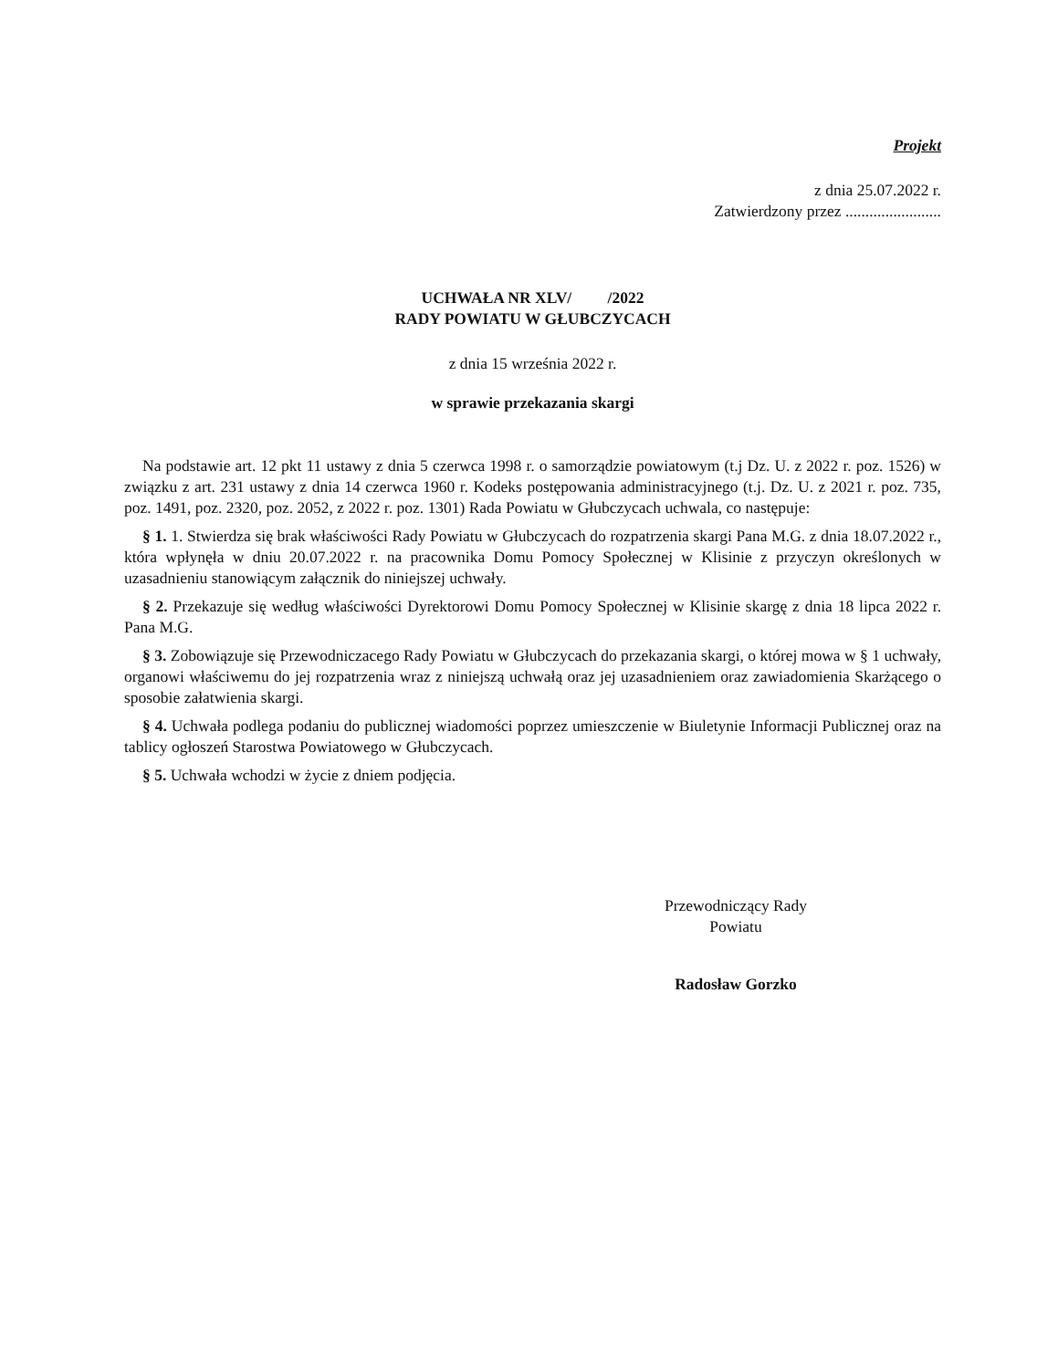Projekt
z dnia 25.07.2022 r.
Zatwierdzony przez ........................
UCHWAŁA NR XLV/ /2022
RADY POWIATU W GŁUBCZYCACH
z dnia 15 września 2022 r.
w sprawie przekazania skargi
Na podstawie art. 12 pkt 11 ustawy z dnia 5 czerwca 1998 r. o samorządzie powiatowym (t.j Dz. U. z 2022 r. poz. 1526) w związku z art. 231 ustawy z dnia 14 czerwca 1960 r. Kodeks postępowania administracyjnego (t.j. Dz. U. z 2021 r. poz. 735, poz. 1491, poz. 2320, poz. 2052, z 2022 r. poz. 1301) Rada Powiatu w Głubczycach uchwala, co następuje:
§ 1. 1. Stwierdza się brak właściwości Rady Powiatu w Głubczycach do rozpatrzenia skargi Pana M.G. z dnia 18.07.2022 r., która wpłynęła w dniu 20.07.2022 r. na pracownika Domu Pomocy Społecznej w Klisinie z przyczyn określonych w uzasadnieniu stanowiącym załącznik do niniejszej uchwały.
§ 2. Przekazuje się według właściwości Dyrektorowi Domu Pomocy Społecznej w Klisinie skargę z dnia 18 lipca 2022 r. Pana M.G.
§ 3. Zobowiązuje się Przewodniczacego Rady Powiatu w Głubczycach do przekazania skargi, o której mowa w § 1 uchwały, organowi właściwemu do jej rozpatrzenia wraz z niniejszą uchwałą oraz jej uzasadnieniem oraz zawiadomienia Skarżącego o sposobie załatwienia skargi.
§ 4. Uchwała podlega podaniu do publicznej wiadomości poprzez umieszczenie w Biuletynie Informacji Publicznej oraz na tablicy ogłoszeń Starostwa Powiatowego w Głubczycach.
§ 5. Uchwała wchodzi w życie z dniem podjęcia.
Przewodniczący Rady
Powiatu
Radosław Gorzko